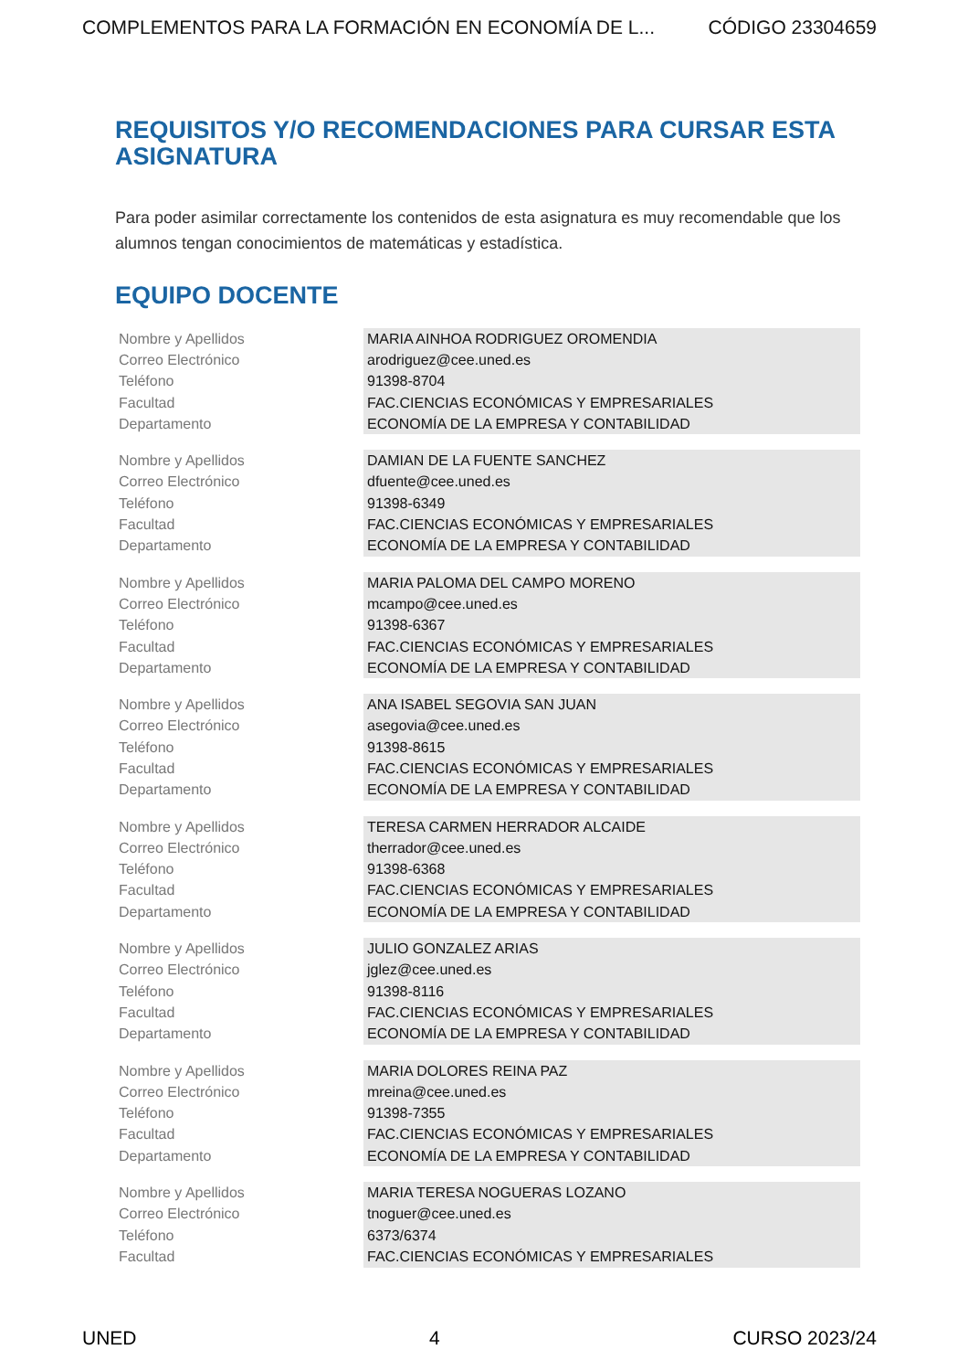COMPLEMENTOS PARA LA FORMACIÓN EN ECONOMÍA DE L... CÓDIGO 23304659
REQUISITOS Y/O RECOMENDACIONES PARA CURSAR ESTA ASIGNATURA
Para poder asimilar correctamente los contenidos de esta asignatura es muy recomendable que los alumnos tengan conocimientos de matemáticas y estadística.
EQUIPO DOCENTE
| Nombre y Apellidos | MARIA AINHOA RODRIGUEZ OROMENDIA |
| Correo Electrónico | arodriguez@cee.uned.es |
| Teléfono | 91398-8704 |
| Facultad | FAC.CIENCIAS ECONÓMICAS Y EMPRESARIALES |
| Departamento | ECONOMÍA DE LA EMPRESA Y CONTABILIDAD |
| Nombre y Apellidos | DAMIAN DE LA FUENTE SANCHEZ |
| Correo Electrónico | dfuente@cee.uned.es |
| Teléfono | 91398-6349 |
| Facultad | FAC.CIENCIAS ECONÓMICAS Y EMPRESARIALES |
| Departamento | ECONOMÍA DE LA EMPRESA Y CONTABILIDAD |
| Nombre y Apellidos | MARIA PALOMA DEL CAMPO MORENO |
| Correo Electrónico | mcampo@cee.uned.es |
| Teléfono | 91398-6367 |
| Facultad | FAC.CIENCIAS ECONÓMICAS Y EMPRESARIALES |
| Departamento | ECONOMÍA DE LA EMPRESA Y CONTABILIDAD |
| Nombre y Apellidos | ANA ISABEL SEGOVIA SAN JUAN |
| Correo Electrónico | asegovia@cee.uned.es |
| Teléfono | 91398-8615 |
| Facultad | FAC.CIENCIAS ECONÓMICAS Y EMPRESARIALES |
| Departamento | ECONOMÍA DE LA EMPRESA Y CONTABILIDAD |
| Nombre y Apellidos | TERESA CARMEN HERRADOR ALCAIDE |
| Correo Electrónico | therrador@cee.uned.es |
| Teléfono | 91398-6368 |
| Facultad | FAC.CIENCIAS ECONÓMICAS Y EMPRESARIALES |
| Departamento | ECONOMÍA DE LA EMPRESA Y CONTABILIDAD |
| Nombre y Apellidos | JULIO GONZALEZ ARIAS |
| Correo Electrónico | jglez@cee.uned.es |
| Teléfono | 91398-8116 |
| Facultad | FAC.CIENCIAS ECONÓMICAS Y EMPRESARIALES |
| Departamento | ECONOMÍA DE LA EMPRESA Y CONTABILIDAD |
| Nombre y Apellidos | MARIA DOLORES REINA PAZ |
| Correo Electrónico | mreina@cee.uned.es |
| Teléfono | 91398-7355 |
| Facultad | FAC.CIENCIAS ECONÓMICAS Y EMPRESARIALES |
| Departamento | ECONOMÍA DE LA EMPRESA Y CONTABILIDAD |
| Nombre y Apellidos | MARIA TERESA NOGUERAS LOZANO |
| Correo Electrónico | tnoguer@cee.uned.es |
| Teléfono | 6373/6374 |
| Facultad | FAC.CIENCIAS ECONÓMICAS Y EMPRESARIALES |
UNED 4 CURSO 2023/24